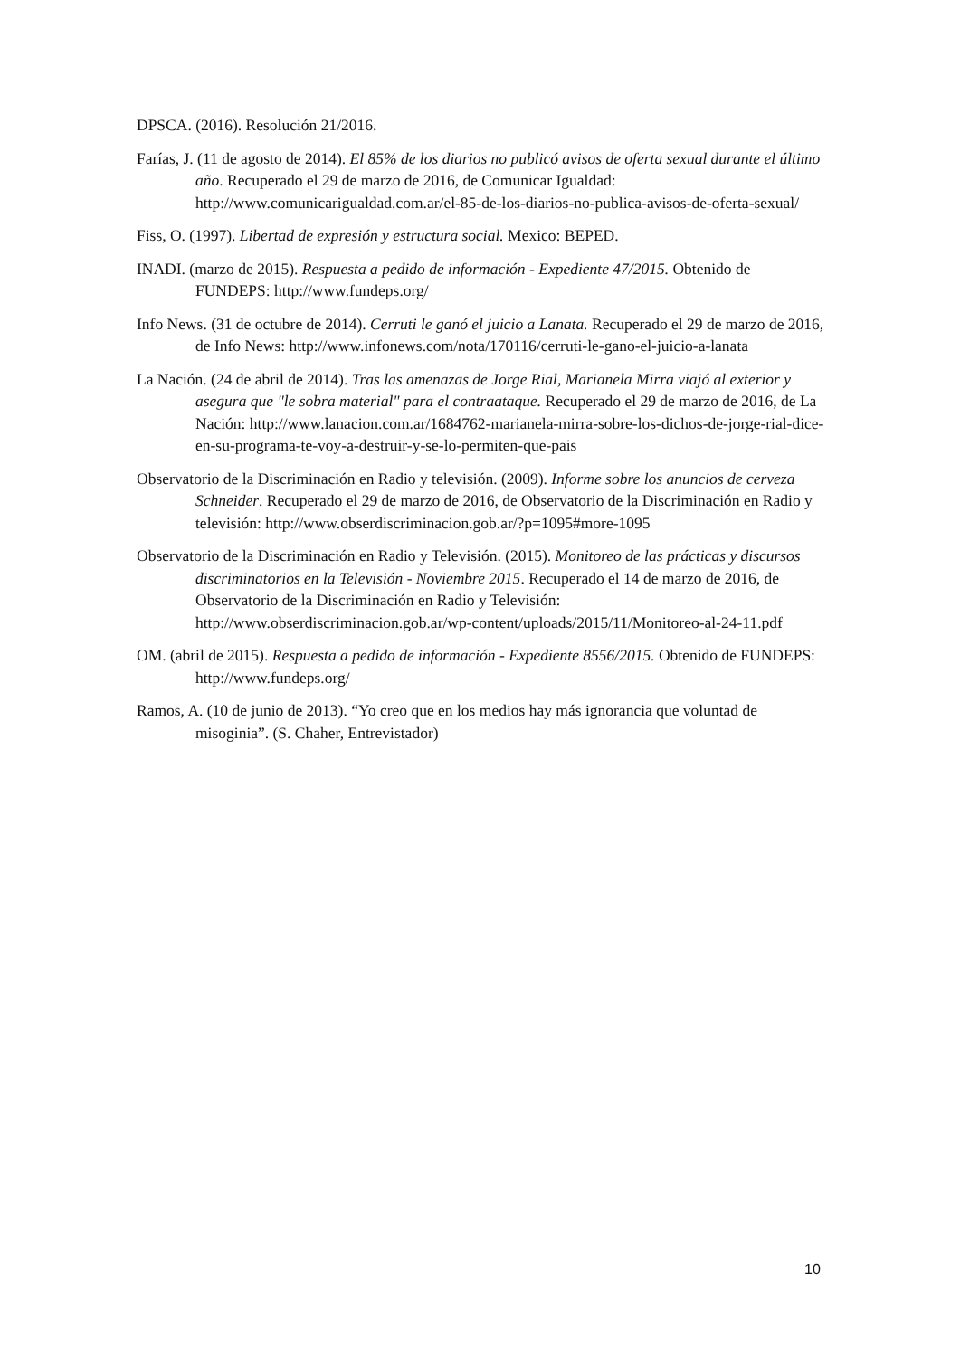DPSCA. (2016). Resolución 21/2016.
Farías, J. (11 de agosto de 2014). El 85% de los diarios no publicó avisos de oferta sexual durante el último año. Recuperado el 29 de marzo de 2016, de Comunicar Igualdad: http://www.comunicarigualdad.com.ar/el-85-de-los-diarios-no-publica-avisos-de-oferta-sexual/
Fiss, O. (1997). Libertad de expresión y estructura social. Mexico: BEPED.
INADI. (marzo de 2015). Respuesta a pedido de información - Expediente 47/2015. Obtenido de FUNDEPS: http://www.fundeps.org/
Info News. (31 de octubre de 2014). Cerruti le ganó el juicio a Lanata. Recuperado el 29 de marzo de 2016, de Info News: http://www.infonews.com/nota/170116/cerruti-le-gano-el-juicio-a-lanata
La Nación. (24 de abril de 2014). Tras las amenazas de Jorge Rial, Marianela Mirra viajó al exterior y asegura que "le sobra material" para el contraataque. Recuperado el 29 de marzo de 2016, de La Nación: http://www.lanacion.com.ar/1684762-marianela-mirra-sobre-los-dichos-de-jorge-rial-dice-en-su-programa-te-voy-a-destruir-y-se-lo-permiten-que-pais
Observatorio de la Discriminación en Radio y televisión. (2009). Informe sobre los anuncios de cerveza Schneider. Recuperado el 29 de marzo de 2016, de Observatorio de la Discriminación en Radio y televisión: http://www.obserdiscriminacion.gob.ar/?p=1095#more-1095
Observatorio de la Discriminación en Radio y Televisión. (2015). Monitoreo de las prácticas y discursos discriminatorios en la Televisión - Noviembre 2015. Recuperado el 14 de marzo de 2016, de Observatorio de la Discriminación en Radio y Televisión: http://www.obserdiscriminacion.gob.ar/wp-content/uploads/2015/11/Monitoreo-al-24-11.pdf
OM. (abril de 2015). Respuesta a pedido de información - Expediente 8556/2015. Obtenido de FUNDEPS: http://www.fundeps.org/
Ramos, A. (10 de junio de 2013). “Yo creo que en los medios hay más ignorancia que voluntad de misoginia”. (S. Chaher, Entrevistador)
10